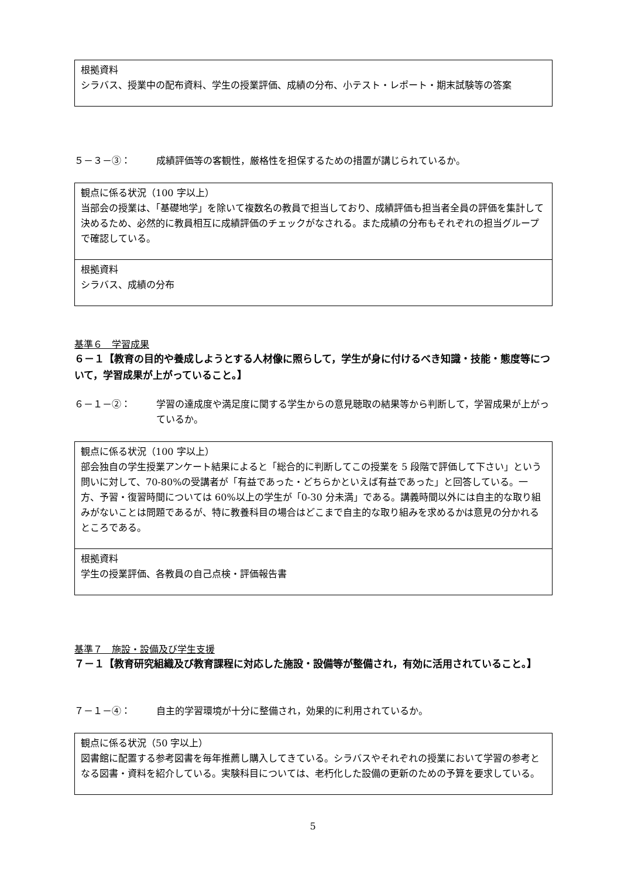根拠資料
シラバス、授業中の配布資料、学生の授業評価、成績の分布、小テスト・レポート・期末試験等の答案
５－３－③： 成績評価等の客観性，厳格性を担保するための措置が講じられているか。
観点に係る状況（100 字以上）
当部会の授業は、「基礎地学」を除いて複数名の教員で担当しており、成績評価も担当者全員の評価を集計して決めるため、必然的に教員相互に成績評価のチェックがなされる。また成績の分布もそれぞれの担当グループで確認している。
根拠資料
シラバス、成績の分布
基準６　学習成果
６－１【教育の目的や養成しようとする人材像に照らして，学生が身に付けるべき知識・技能・態度等について，学習成果が上がっていること。】
６－１－②： 学習の達成度や満足度に関する学生からの意見聴取の結果等から判断して，学習成果が上がっているか。
観点に係る状況（100 字以上）
部会独自の学生授業アンケート結果によると「総合的に判断してこの授業を 5 段階で評価して下さい」という問いに対して、70-80%の受講者が「有益であった・どちらかといえば有益であった」と回答している。一方、予習・復習時間については 60%以上の学生が「0-30 分未満」である。講義時間以外には自主的な取り組みがないことは問題であるが、特に教養科目の場合はどこまで自主的な取り組みを求めるかは意見の分かれるところである。
根拠資料
学生の授業評価、各教員の自己点検・評価報告書
基準７　施設・設備及び学生支援
７－１【教育研究組織及び教育課程に対応した施設・設備等が整備され，有効に活用されていること。】
７－１－④： 自主的学習環境が十分に整備され，効果的に利用されているか。
観点に係る状況（50 字以上）
図書館に配置する参考図書を毎年推薦し購入してきている。シラバスやそれぞれの授業において学習の参考となる図書・資料を紹介している。実験科目については、老朽化した設備の更新のための予算を要求している。
5